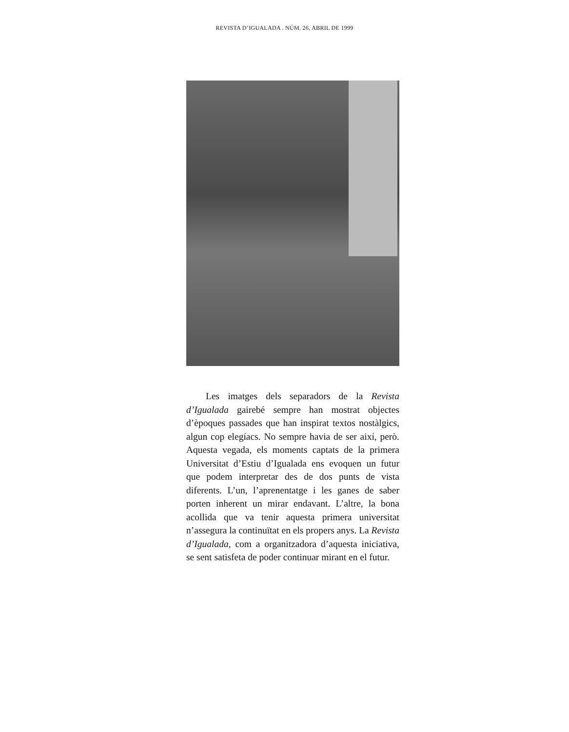REVISTA D’IGUALADA . NÚM. 26, ABRIL DE 1999
Les imatges dels separadors de la Revista d’Igualada gairebé sempre han mostrat objectes d’èpoques passades que han inspirat textos nostàlgics, algun cop elegíacs. No sempre havia de ser així, però. Aquesta vegada, els moments captats de la primera Universitat d’Estiu d’Igualada ens evoquen un futur que podem interpretar des de dos punts de vista diferents. L’un, l’aprenentatge i les ganes de saber porten inherent un mirar endavant. L’altre, la bona acollida que va tenir aquesta primera universitat n’assegura la continuïtat en els propers anys. La Revista d’Igualada, com a organitzadora d’aquesta iniciativa, se sent satisfeta de poder continuar mirant en el futur.